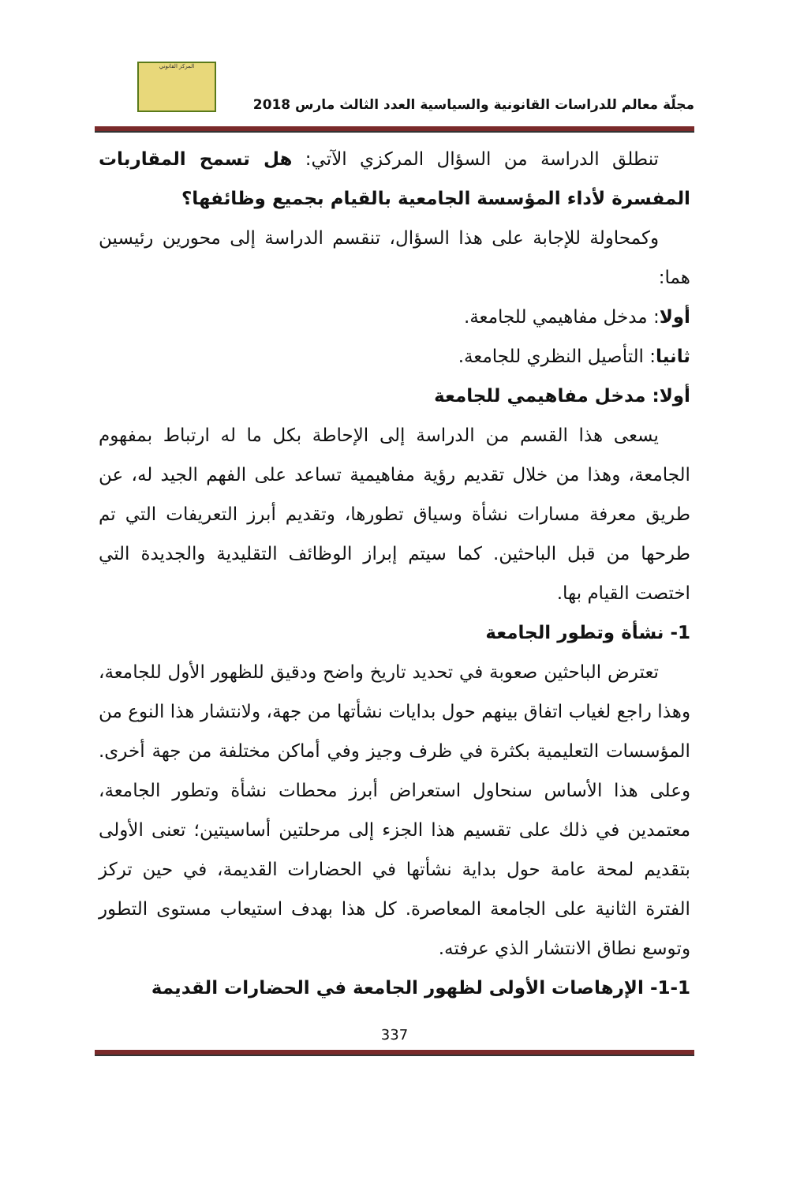المركز القانوني
مجلّة معالم للدراسات القانونية والسياسية العدد الثالث مارس 2018
تنطلق الدراسة من السؤال المركزي الآتي: هل تسمح المقاربات المفسرة لأداء المؤسسة الجامعية بالقيام بجميع وظائفها؟
وكمحاولة للإجابة على هذا السؤال، تنقسم الدراسة إلى محورين رئيسين هما:
أولا: مدخل مفاهيمي للجامعة.
ثانيا: التأصيل النظري للجامعة.
أولا: مدخل مفاهيمي للجامعة
يسعى هذا القسم من الدراسة إلى الإحاطة بكل ما له ارتباط بمفهوم الجامعة، وهذا من خلال تقديم رؤية مفاهيمية تساعد على الفهم الجيد له، عن طريق معرفة مسارات نشأة وسياق تطورها، وتقديم أبرز التعريفات التي تم طرحها من قبل الباحثين. كما سيتم إبراز الوظائف التقليدية والجديدة التي اختصت القيام بها.
1- نشأة وتطور الجامعة
تعترض الباحثين صعوبة في تحديد تاريخ واضح ودقيق للظهور الأول للجامعة، وهذا راجع لغياب اتفاق بينهم حول بدايات نشأتها من جهة، ولانتشار هذا النوع من المؤسسات التعليمية بكثرة في ظرف وجيز وفي أماكن مختلفة من جهة أخرى. وعلى هذا الأساس سنحاول استعراض أبرز محطات نشأة وتطور الجامعة، معتمدين في ذلك على تقسيم هذا الجزء إلى مرحلتين أساسيتين؛ تعنى الأولى بتقديم لمحة عامة حول بداية نشأتها في الحضارات القديمة، في حين تركز الفترة الثانية على الجامعة المعاصرة. كل هذا بهدف استيعاب مستوى التطور وتوسع نطاق الانتشار الذي عرفته.
1-1- الإرهاصات الأولى لظهور الجامعة في الحضارات القديمة
337